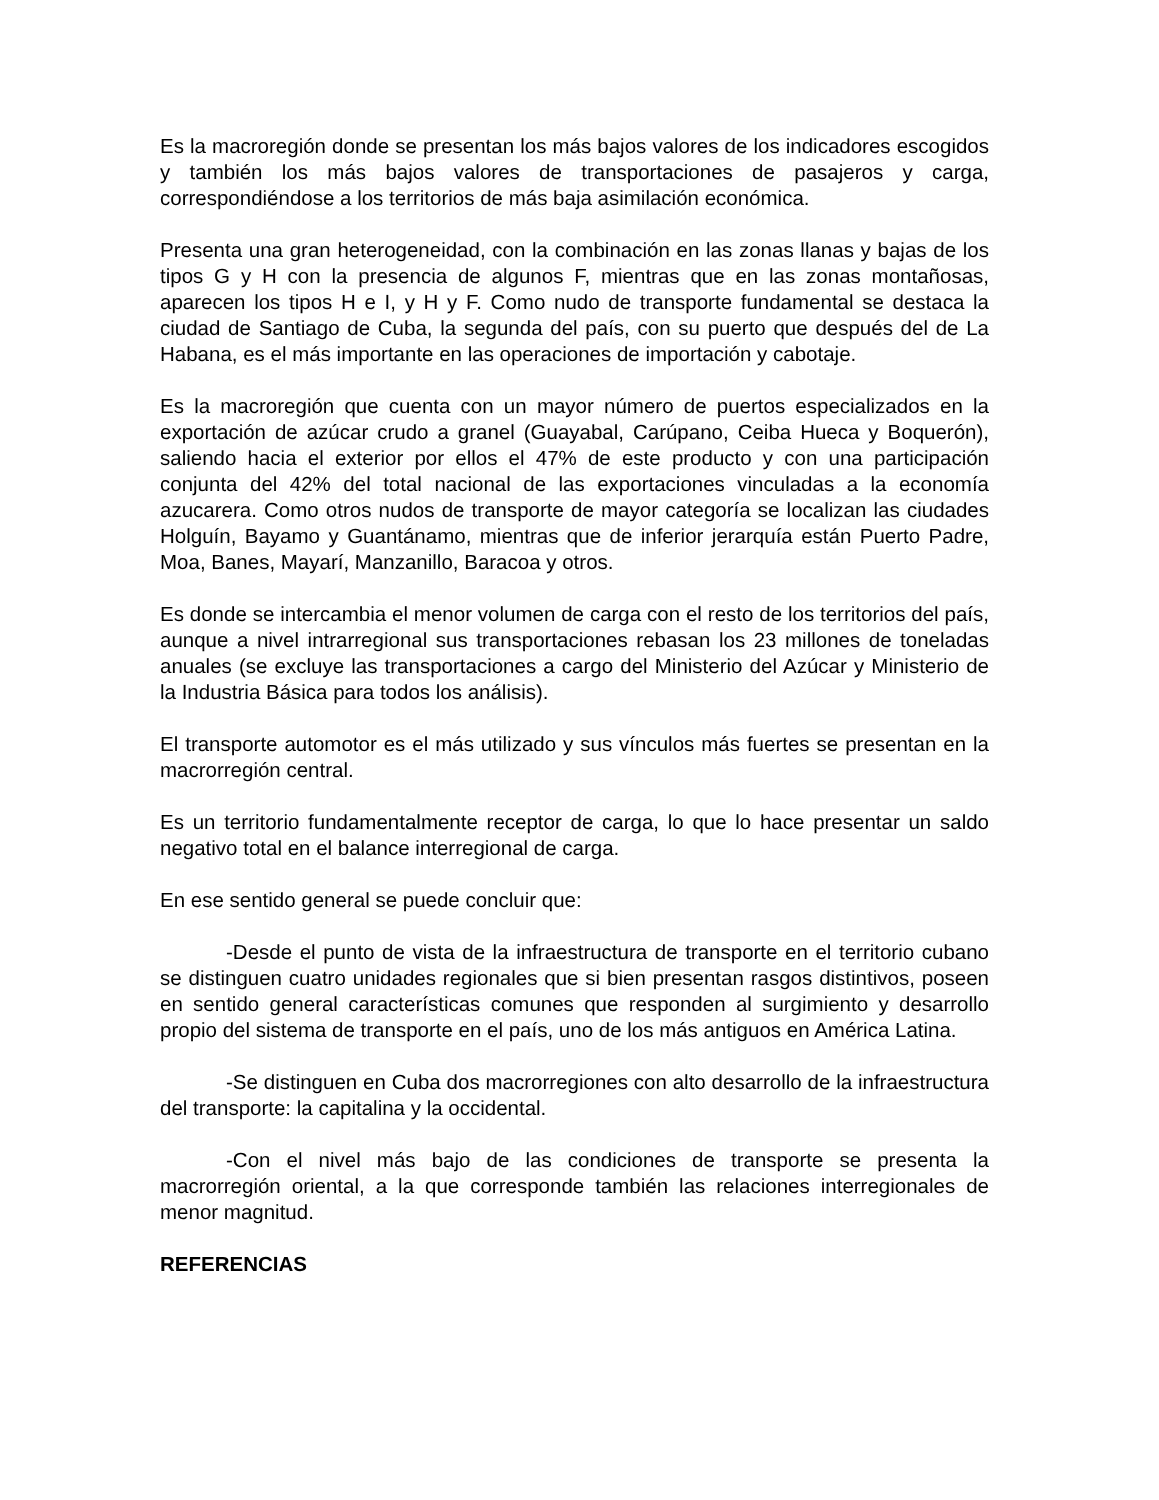Es la macroregión donde se presentan los más bajos valores de los indicadores escogidos y también los más bajos valores de transportaciones de pasajeros y carga, correspondiéndose a los territorios de más baja asimilación económica.
Presenta una gran heterogeneidad, con la combinación en las zonas llanas y bajas de los tipos G y H con la presencia de algunos F, mientras que en las zonas montañosas, aparecen los tipos H e I, y H y F. Como nudo de transporte fundamental se destaca la ciudad de Santiago de Cuba, la segunda del país, con su puerto que después del de La Habana, es el más importante en las operaciones de importación y cabotaje.
Es la macroregión que cuenta con un mayor número de puertos especializados en la exportación de azúcar crudo a granel (Guayabal, Carúpano, Ceiba Hueca y Boquerón), saliendo hacia el exterior por ellos el 47% de este producto y con una participación conjunta del 42% del total nacional de las exportaciones vinculadas a la economía azucarera. Como otros nudos de transporte de mayor categoría se localizan las ciudades Holguín, Bayamo y Guantánamo, mientras que de inferior jerarquía están Puerto Padre, Moa, Banes, Mayarí, Manzanillo, Baracoa y otros.
Es donde se intercambia el menor volumen de carga con el resto de los territorios del país, aunque a nivel intrarregional sus transportaciones rebasan los 23 millones de toneladas anuales (se excluye las transportaciones a cargo del Ministerio del Azúcar y Ministerio de la Industria Básica para todos los análisis).
El transporte automotor es el más utilizado y sus vínculos más fuertes se presentan en la macrorregión central.
Es un territorio fundamentalmente receptor de carga, lo que lo hace presentar un saldo negativo total en el balance interregional de carga.
En ese sentido general se puede concluir que:
-Desde el punto de vista de la infraestructura de transporte en el territorio cubano se distinguen cuatro unidades regionales que si bien presentan rasgos distintivos, poseen en sentido general características comunes que responden al surgimiento y desarrollo propio del sistema de transporte en el país, uno de los más antiguos en América Latina.
-Se distinguen en Cuba dos macrorregiones con alto desarrollo de la infraestructura del transporte: la capitalina y la occidental.
-Con el nivel más bajo de las condiciones de transporte se presenta la macrorregión oriental, a la que corresponde también las relaciones interregionales de menor magnitud.
REFERENCIAS